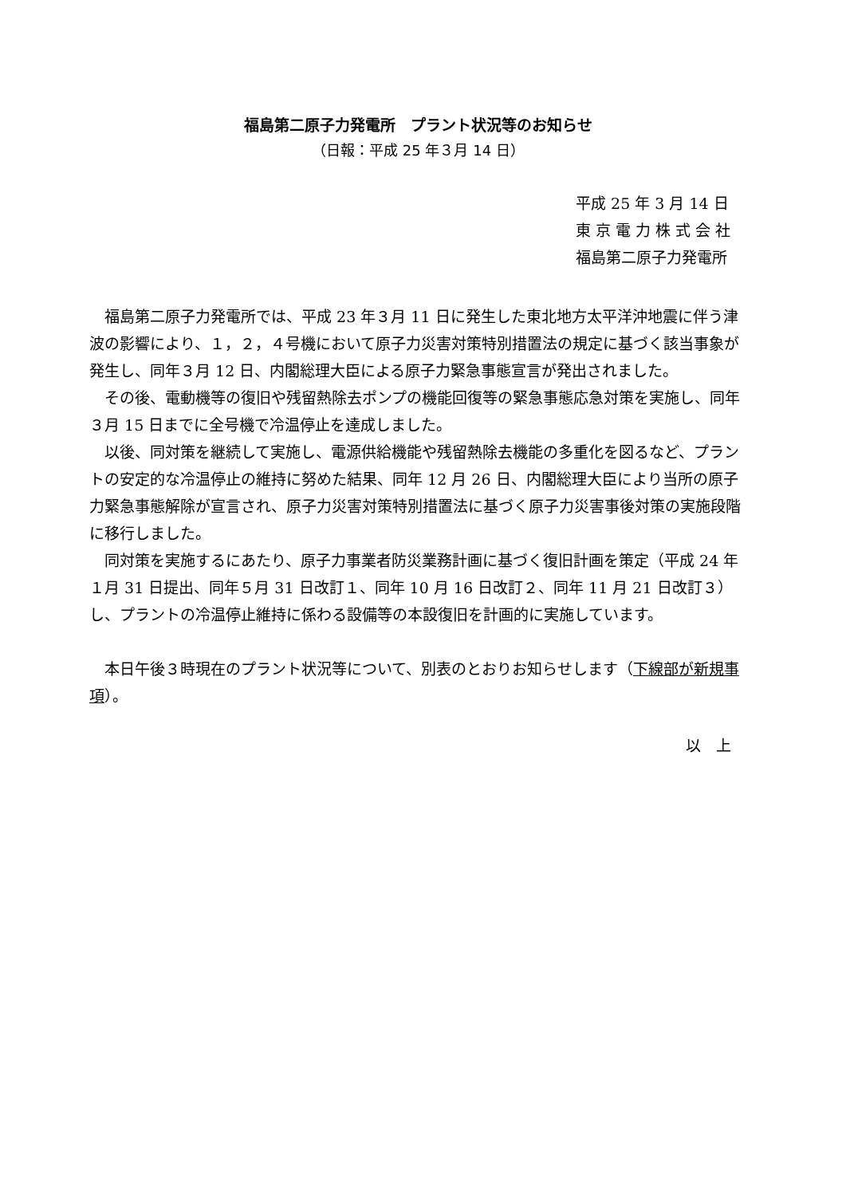福島第二原子力発電所　プラント状況等のお知らせ
（日報：平成 25 年３月 14 日）
平成 25 年 3 月 14 日
東 京 電 力 株 式 会 社
福島第二原子力発電所
福島第二原子力発電所では、平成 23 年３月 11 日に発生した東北地方太平洋沖地震に伴う津波の影響により、１，２，４号機において原子力災害対策特別措置法の規定に基づく該当事象が発生し、同年３月 12 日、内閣総理大臣による原子力緊急事態宣言が発出されました。
その後、電動機等の復旧や残留熱除去ポンプの機能回復等の緊急事態応急対策を実施し、同年３月 15 日までに全号機で冷温停止を達成しました。
以後、同対策を継続して実施し、電源供給機能や残留熱除去機能の多重化を図るなど、プラントの安定的な冷温停止の維持に努めた結果、同年 12 月 26 日、内閣総理大臣により当所の原子力緊急事態解除が宣言され、原子力災害対策特別措置法に基づく原子力災害事後対策の実施段階に移行しました。
同対策を実施するにあたり、原子力事業者防災業務計画に基づく復旧計画を策定（平成 24 年１月 31 日提出、同年５月 31 日改訂１、同年 10 月 16 日改訂２、同年 11 月 21 日改訂３）し、プラントの冷温停止維持に係わる設備等の本設復旧を計画的に実施しています。
本日午後３時現在のプラント状況等について、別表のとおりお知らせします（下線部が新規事項）。
以　上